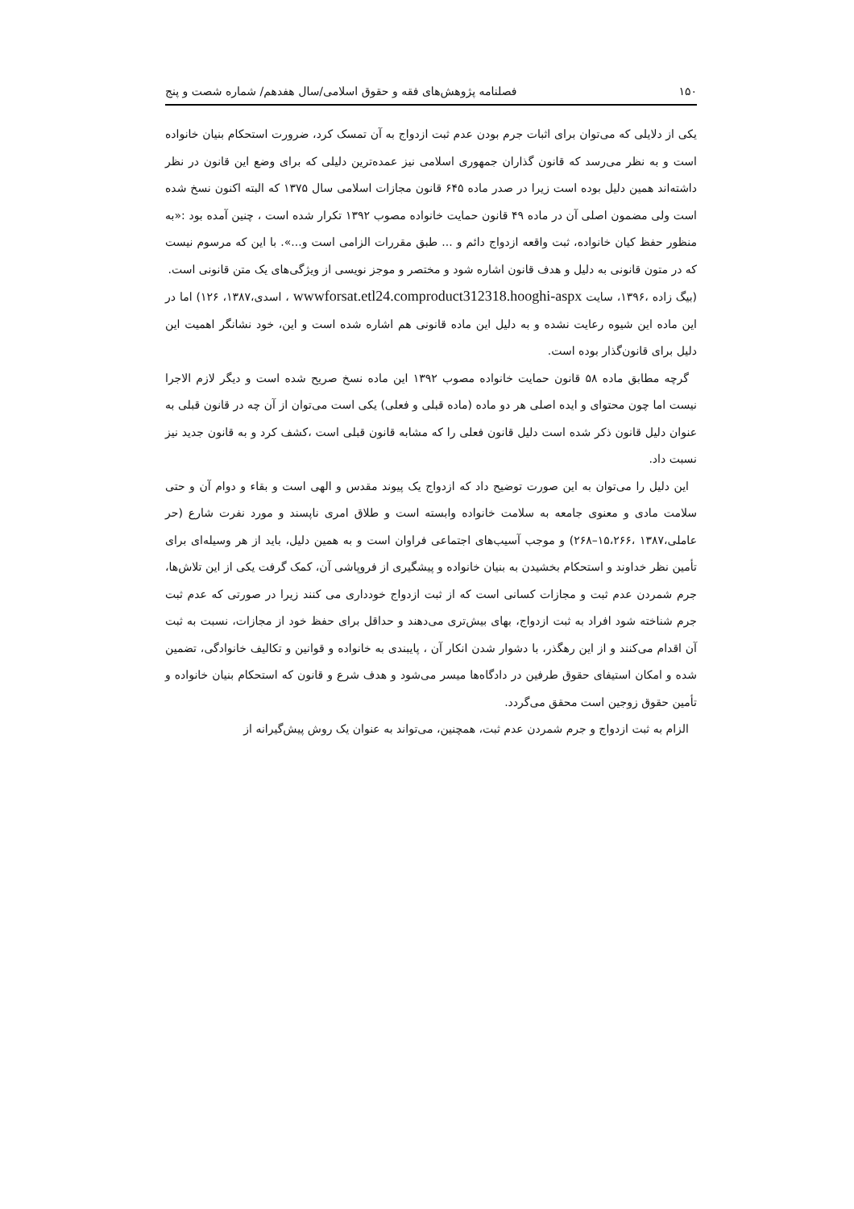۱۵۰ فصلنامه پژوهش‌های فقه و حقوق اسلامی/سال هفدهم/ شماره شصت و پنج
یکی از دلایلی که می‌توان برای اثبات جرم بودن عدم ثبت ازدواج به آن تمسک کرد، ضرورت استحکام بنیان خانواده است و به نظر می‌رسد که قانون گذاران جمهوری اسلامی نیز عمده‌ترین دلیلی که برای وضع این قانون در نظر داشته‌اند همین دلیل بوده است زیرا در صدر ماده ۶۴۵ قانون مجازات اسلامی سال ۱۳۷۵ که البته اکنون نسخ شده است ولی مضمون اصلی آن در ماده ۴۹ قانون حمایت خانواده مصوب ۱۳۹۲ تکرار شده است ، چنین آمده بود :«به منظور حفظ کیان خانواده، ثبت واقعه ازدواج دائم و ... طبق مقررات الزامی است و...». با این که مرسوم نیست که در متون قانونی به دلیل و هدف قانون اشاره شود و مختصر و موجز نویسی از ویژگی‌های یک متن قانونی است.
(بیگ زاده ،۱۳۹۶، سایت wwwforsat.etl24.comproduct312318.hooghi-aspx ، اسدی،۱۳۸۷، ۱۲۶) اما در این ماده این شیوه رعایت نشده و به دلیل این ماده قانونی هم اشاره شده است و این، خود نشانگر اهمیت این دلیل برای قانون‌گذار بوده است.
گرچه مطابق ماده ۵۸ قانون حمایت خانواده مصوب ۱۳۹۲ این ماده نسخ صریح شده است و دیگر لازم الاجرا نیست اما چون محتوای و ایده اصلی هر دو ماده (ماده قبلی و فعلی) یکی است می‌توان از آن چه در قانون قبلی به عنوان دلیل قانون ذکر شده است دلیل قانون فعلی را که مشابه قانون قبلی است ،کشف کرد و به قانون جدید نیز نسبت داد.
این دلیل را می‌توان به این صورت توضیح داد که ازدواج یک پیوند مقدس و الهی است و بقاء و دوام آن و حتی سلامت مادی و معنوی جامعه به سلامت خانواده وابسته است و طلاق امری ناپسند و مورد نفرت شارع (حر عاملی،۱۳۸۷ ،۱۵،۲۶۶–۲۶۸) و موجب آسیب‌های اجتماعی فراوان است و به همین دلیل، باید از هر وسیله‌ای برای تأمین نظر خداوند و استحکام بخشیدن به بنیان خانواده و پیشگیری از فروپاشی آن، کمک گرفت یکی از این تلاش‌ها، جرم شمردن عدم ثبت و مجازات کسانی است که از ثبت ازدواج خودداری می کنند زیرا در صورتی که عدم ثبت جرم شناخته شود افراد به ثبت ازدواج، بهای بیش‌تری می‌دهند و حداقل برای حفظ خود از مجازات، نسبت به ثبت آن اقدام می‌کنند و از این رهگذر، با دشوار شدن انکار آن ، پایبندی به خانواده و قوانین و تکالیف خانوادگی، تضمین شده و امکان استیفای حقوق طرفین در دادگاه‌ها میسر می‌شود و هدف شرع و قانون که استحکام بنیان خانواده و تأمین حقوق زوجین است محقق می‌گردد.
الزام به ثبت ازدواج و جرم شمردن عدم ثبت، همچنین، می‌تواند به عنوان یک روش پیش‌گیرانه از